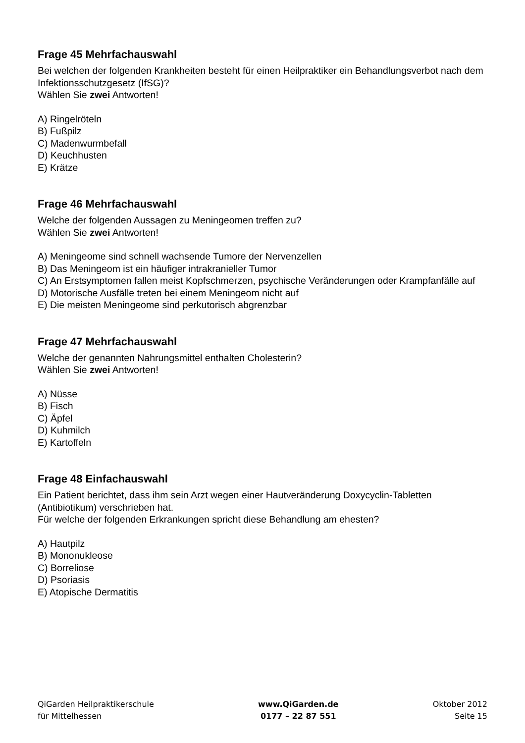Frage 45 Mehrfachauswahl
Bei welchen der folgenden Krankheiten besteht für einen Heilpraktiker ein Behandlungsverbot nach dem Infektionsschutzgesetz (IfSG)?
Wählen Sie zwei Antworten!
A) Ringelröteln
B) Fußpilz
C) Madenwurmbefall
D) Keuchhusten
E) Krätze
Frage 46 Mehrfachauswahl
Welche der folgenden Aussagen zu Meningeomen treffen zu?
Wählen Sie zwei Antworten!
A) Meningeome sind schnell wachsende Tumore der Nervenzellen
B) Das Meningeom ist ein häufiger intrakranieller Tumor
C) An Erstsymptomen fallen meist Kopfschmerzen, psychische Veränderungen oder Krampfanfälle auf
D) Motorische Ausfälle treten bei einem Meningeom nicht auf
E) Die meisten Meningeome sind perkutorisch abgrenzbar
Frage 47 Mehrfachauswahl
Welche der genannten Nahrungsmittel enthalten Cholesterin?
Wählen Sie zwei Antworten!
A) Nüsse
B) Fisch
C) Äpfel
D) Kuhmilch
E) Kartoffeln
Frage 48 Einfachauswahl
Ein Patient berichtet, dass ihm sein Arzt wegen einer Hautveränderung Doxycyclin-Tabletten (Antibiotikum) verschrieben hat.
Für welche der folgenden Erkrankungen spricht diese Behandlung am ehesten?
A) Hautpilz
B) Mononukleose
C) Borreliose
D) Psoriasis
E) Atopische Dermatitis
QiGarden Heilpraktikerschule
für Mittelhessen
www.QiGarden.de
0177 – 22 87 551
Oktober 2012
Seite 15